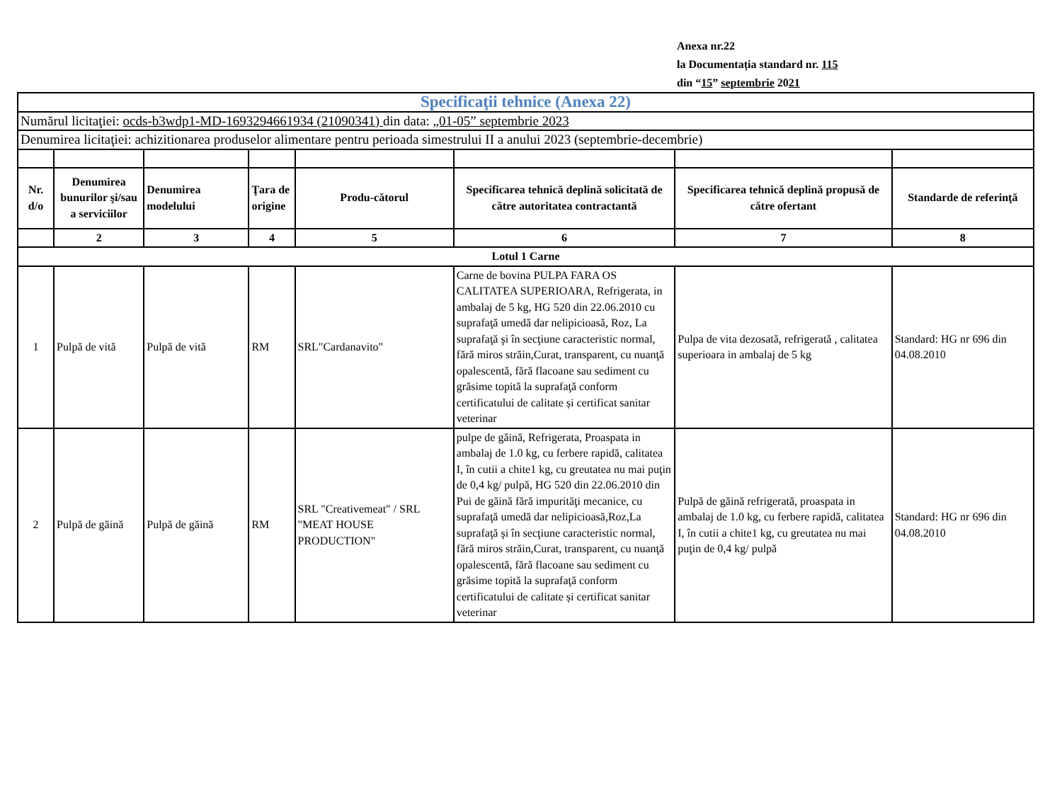Anexa nr.22
la Documentația standard nr. 115
din “15” septembrie 2021
| Specificaţii tehnice (Anexa 22) | | | | | | | |
| Numărul licitaţiei: ocds-b3wdp1-MD-1693294661934 (21090341) din data: „01-05” septembrie 2023 | | | | | | | |
| Denumirea licitaţiei: achizitionarea produselor alimentare pentru perioada simestrului II a anului 2023 (septembrie-decembrie) | | | | | | | |
| Nr. d/o | Denumirea bunurilor şi/sau a serviciilor | Denumirea modelului | Ţara de origine | Produ-cătorul | Specificarea tehnică deplină solicitată de către autoritatea contractantă | Specificarea tehnică deplină propusă de către ofertant | Standarde de referinţă |
| | 2 | 3 | 4 | 5 | 6 | 7 | 8 |
| Lotul 1 Carne | | | | | | | |
| 1 | Pulpă de vită | Pulpă de vită | RM | SRL"Cardanavito" | Carne de bovina PULPA FARA OS CALITATEA SUPERIOARA, Refrigerata, in ambalaj de 5 kg, HG 520 din 22.06.2010 cu suprafaţă umedă dar nelipicioasă, Roz, La suprafaţă şi în secţiune caracteristic normal, fără miros străin,Curat, transparent, cu nuanţă opalescentă, fără flacoane sau sediment cu grăsime topită la suprafaţă conform certificatului de calitate și certificat sanitar veterinar | Pulpa de vita dezosată, refrigerată , calitatea superioara in ambalaj de 5 kg | Standard: HG nr 696 din 04.08.2010 |
| 2 | Pulpă de găină | Pulpă de găină | RM | SRL "Creativemeat" / SRL "MEAT HOUSE PRODUCTION" | pulpe de găină, Refrigerata, Proaspata in ambalaj de 1.0 kg, cu ferbere rapidă, calitatea I, în cutii a chite1 kg, cu greutatea nu mai puţin de 0,4 kg/ pulpă, HG 520 din 22.06.2010 din Pui de găină fără impurităţi mecanice, cu suprafaţă umedă dar nelipicioasă,Roz,La suprafaţă şi în secţiune caracteristic normal, fără miros străin,Curat, transparent, cu nuanţă opalescentă, fără flacoane sau sediment cu grăsime topită la suprafaţă conform certificatului de calitate și certificat sanitar veterinar | Pulpă de găină refrigerată, proaspata in ambalaj de 1.0 kg, cu ferbere rapidă, calitatea I, în cutii a chite1 kg, cu greutatea nu mai puţin de 0,4 kg/ pulpă | Standard: HG nr 696 din 04.08.2010 |